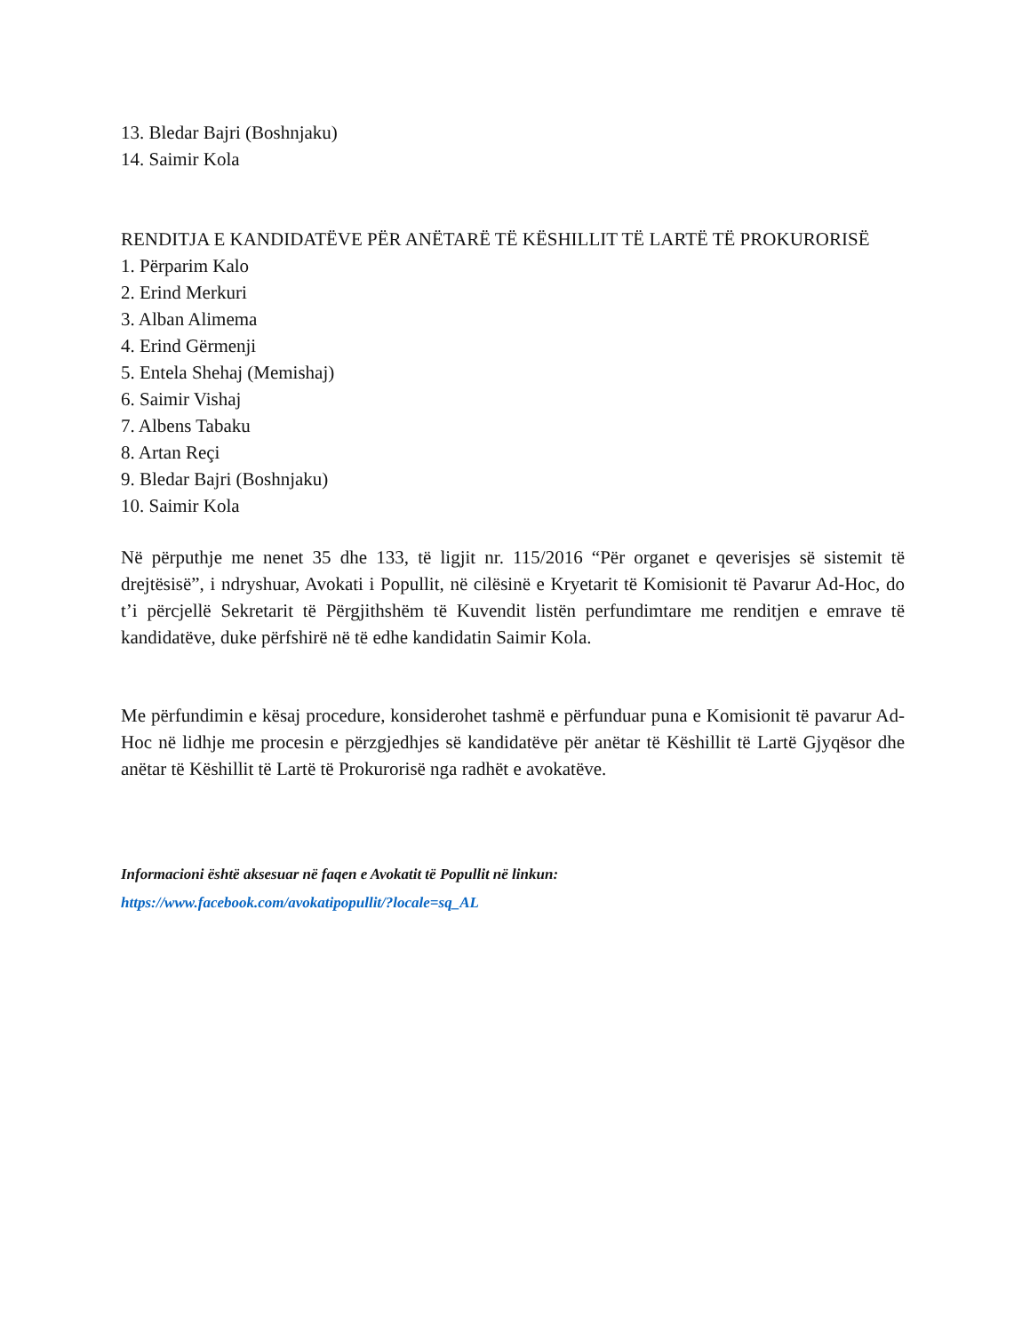13. Bledar Bajri (Boshnjaku)
14. Saimir Kola
RENDITJA E KANDIDATËVE PËR ANËTARË TË KËSHILLIT TË LARTË TË PROKURORISË
1. Përparim Kalo
2. Erind Merkuri
3. Alban Alimema
4. Erind Gërmenji
5. Entela Shehaj (Memishaj)
6. Saimir Vishaj
7. Albens Tabaku
8. Artan Reçi
9. Bledar Bajri (Boshnjaku)
10. Saimir Kola
Në përputhje me nenet 35 dhe 133, të ligjit nr. 115/2016 “Për organet e qeverisjes së sistemit të drejtësisë”, i ndryshuar, Avokati i Popullit, në cilësinë e Kryetarit të Komisionit të Pavarur Ad-Hoc, do t’i përcjellë Sekretarit të Përgjithshëm të Kuvendit listën perfundimtare me renditjen e emrave të kandidatëve, duke përfshirë në të edhe kandidatin Saimir Kola.
Me përfundimin e kësaj procedure, konsiderohet tashmë e përfunduar puna e Komisionit të pavarur Ad-Hoc në lidhje me procesin e përzgjedhjes së kandidatëve për anëtar të Këshillit të Lartë Gjyqësor dhe anëtar të Këshillit të Lartë të Prokurorisë nga radhët e avokatëve.
Informacioni është aksesuar në faqen e Avokatit të Popullit në linkun:
https://www.facebook.com/avokatipopullit/?locale=sq_AL